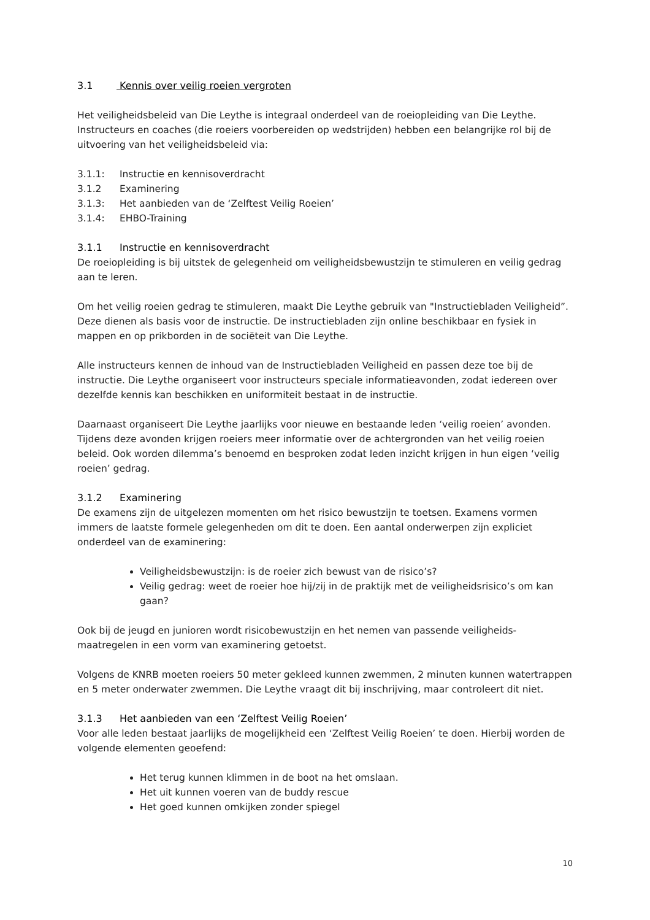3.1 Kennis over veilig roeien vergroten
Het veiligheidsbeleid van Die Leythe is integraal onderdeel van de roeiopleiding van Die Leythe. Instructeurs en coaches (die roeiers voorbereiden op wedstrijden) hebben een belangrijke rol bij de uitvoering van het veiligheidsbeleid via:
3.1.1: Instructie en kennisoverdracht
3.1.2 Examinering
3.1.3: Het aanbieden van de ‘Zelftest Veilig Roeien’
3.1.4: EHBO-Training
3.1.1 Instructie en kennisoverdracht
De roeiopleiding is bij uitstek de gelegenheid om veiligheidsbewustzijn te stimuleren en veilig gedrag aan te leren.
Om het veilig roeien gedrag te stimuleren, maakt Die Leythe gebruik van "Instructiebladen Veiligheid”. Deze dienen als basis voor de instructie. De instructiebladen zijn online beschikbaar en fysiek in mappen en op prikborden in de sociëteit van Die Leythe.
Alle instructeurs kennen de inhoud van de Instructiebladen Veiligheid en passen deze toe bij de instructie. Die Leythe organiseert voor instructeurs speciale informatieavonden, zodat iedereen over dezelfde kennis kan beschikken en uniformiteit bestaat in de instructie.
Daarnaast organiseert Die Leythe jaarlijks voor nieuwe en bestaande leden ‘veilig roeien’ avonden. Tijdens deze avonden krijgen roeiers meer informatie over de achtergronden van het veilig roeien beleid. Ook worden dilemma’s benoemd en besproken zodat leden inzicht krijgen in hun eigen ‘veilig roeien’ gedrag.
3.1.2 Examinering
De examens zijn de uitgelezen momenten om het risico bewustzijn te toetsen. Examens vormen immers de laatste formele gelegenheden om dit te doen. Een aantal onderwerpen zijn expliciet onderdeel van de examinering:
Veiligheidsbewustzijn: is de roeier zich bewust van de risico’s?
Veilig gedrag: weet de roeier hoe hij/zij in de praktijk met de veiligheidsrisico’s om kan gaan?
Ook bij de jeugd en junioren wordt risicobewustzijn en het nemen van passende veiligheids-maatregelen in een vorm van examinering getoetst.
Volgens de KNRB moeten roeiers 50 meter gekleed kunnen zwemmen, 2 minuten kunnen watertrappen en 5 meter onderwater zwemmen. Die Leythe vraagt dit bij inschrijving, maar controleert dit niet.
3.1.3 Het aanbieden van een ‘Zelftest Veilig Roeien’
Voor alle leden bestaat jaarlijks de mogelijkheid een ‘Zelftest Veilig Roeien’ te doen. Hierbij worden de volgende elementen geoefend:
Het terug kunnen klimmen in de boot na het omslaan.
Het uit kunnen voeren van de buddy rescue
Het goed kunnen omkijken zonder spiegel
10